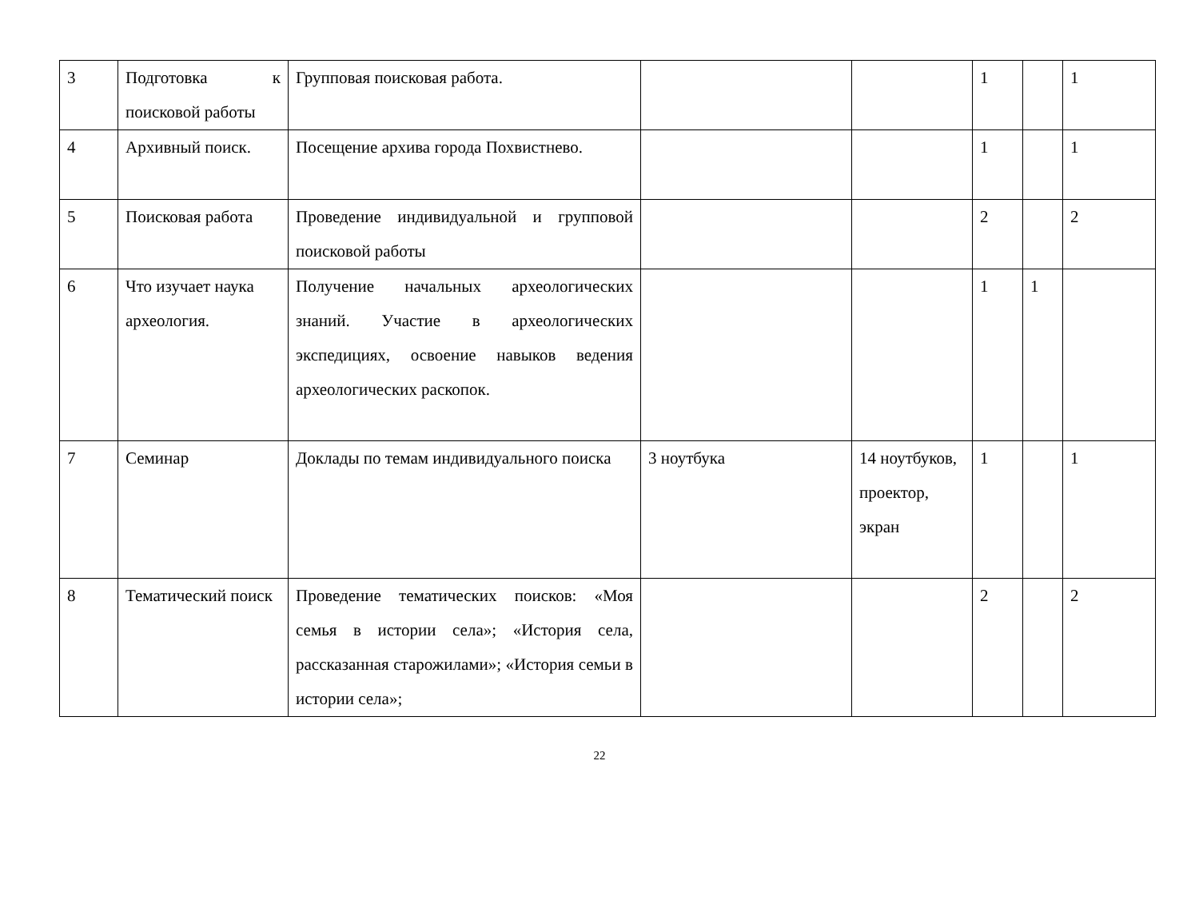| 3 | Подготовка к поисковой работы | Групповая поисковая работа. | | | 1 | | 1 |
| 4 | Архивный поиск. | Посещение архива города Похвистнево. | | | 1 | | 1 |
| 5 | Поисковая работа | Проведение индивидуальной и групповой поисковой работы | | | 2 | | 2 |
| 6 | Что изучает наука археология. | Получение начальных археологических знаний. Участие в археологических экспедициях, освоение навыков ведения археологических раскопок. | | | 1 | 1 | |
| 7 | Семинар | Доклады по темам индивидуального поиска | 3 ноутбука | 14 ноутбуков, проектор, экран | 1 | | 1 |
| 8 | Тематический поиск | Проведение тематических поисков: «Моя семья в истории села»; «История села, рассказанная старожилами»; «История семьи в истории села»; | | | 2 | | 2 |
22